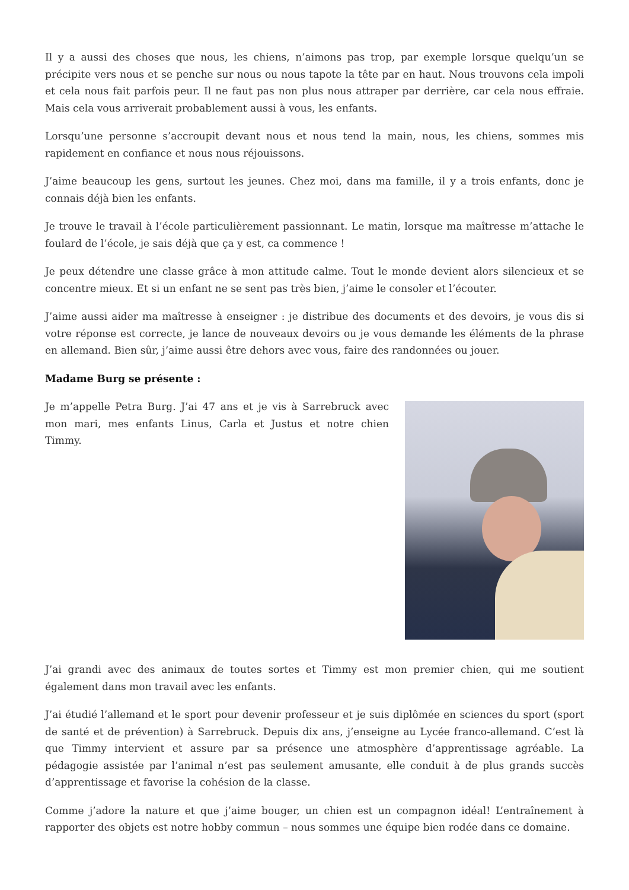Il y a aussi des choses que nous, les chiens, n’aimons pas trop, par exemple lorsque quelqu’un se précipite vers nous et se penche sur nous ou nous tapote la tête par en haut. Nous trouvons cela impoli et cela nous fait parfois peur. Il ne faut pas non plus nous attraper par derrière, car cela nous effraie. Mais cela vous arriverait probablement aussi à vous, les enfants.
Lorsqu’une personne s’accroupit devant nous et nous tend la main, nous, les chiens, sommes mis rapidement en confiance et nous nous réjouissons.
J’aime beaucoup les gens, surtout les jeunes. Chez moi, dans ma famille, il y a trois enfants, donc je connais déjà bien les enfants.
Je trouve le travail à l’école particulièrement passionnant. Le matin, lorsque ma maîtresse m’attache le foulard de l’école, je sais déjà que ça y est, ca commence !
Je peux détendre une classe grâce à mon attitude calme. Tout le monde devient alors silencieux et se concentre mieux. Et si un enfant ne se sent pas très bien, j’aime le consoler et l’écouter.
J’aime aussi aider ma maîtresse à enseigner : je distribue des documents et des devoirs, je vous dis si votre réponse est correcte, je lance de nouveaux devoirs ou je vous demande les éléments de la phrase en allemand. Bien sûr, j’aime aussi être dehors avec vous, faire des randonnées ou jouer.
Madame Burg se présente :
Je m’appelle Petra Burg. J’ai 47 ans et je vis à Sarrebruck avec mon mari, mes enfants Linus, Carla et Justus et notre chien Timmy.
J’ai grandi avec des animaux de toutes sortes et Timmy est mon premier chien, qui me soutient également dans mon travail avec les enfants.
J’ai étudié l’allemand et le sport pour devenir professeur et je suis diplômée en sciences du sport (sport de santé et de prévention) à Sarrebruck. Depuis dix ans, j’enseigne au Lycée franco-allemand. C’est là que Timmy intervient et assure par sa présence une atmosphère d’apprentissage agréable. La pédagogie assistée par l’animal n’est pas seulement amusante, elle conduit à de plus grands succès d’apprentissage et favorise la cohésion de la classe.
Comme j’adore la nature et que j’aime bouger, un chien est un compagnon idéal! L’entraînement à rapporter des objets est notre hobby commun – nous sommes une équipe bien rodée dans ce domaine.